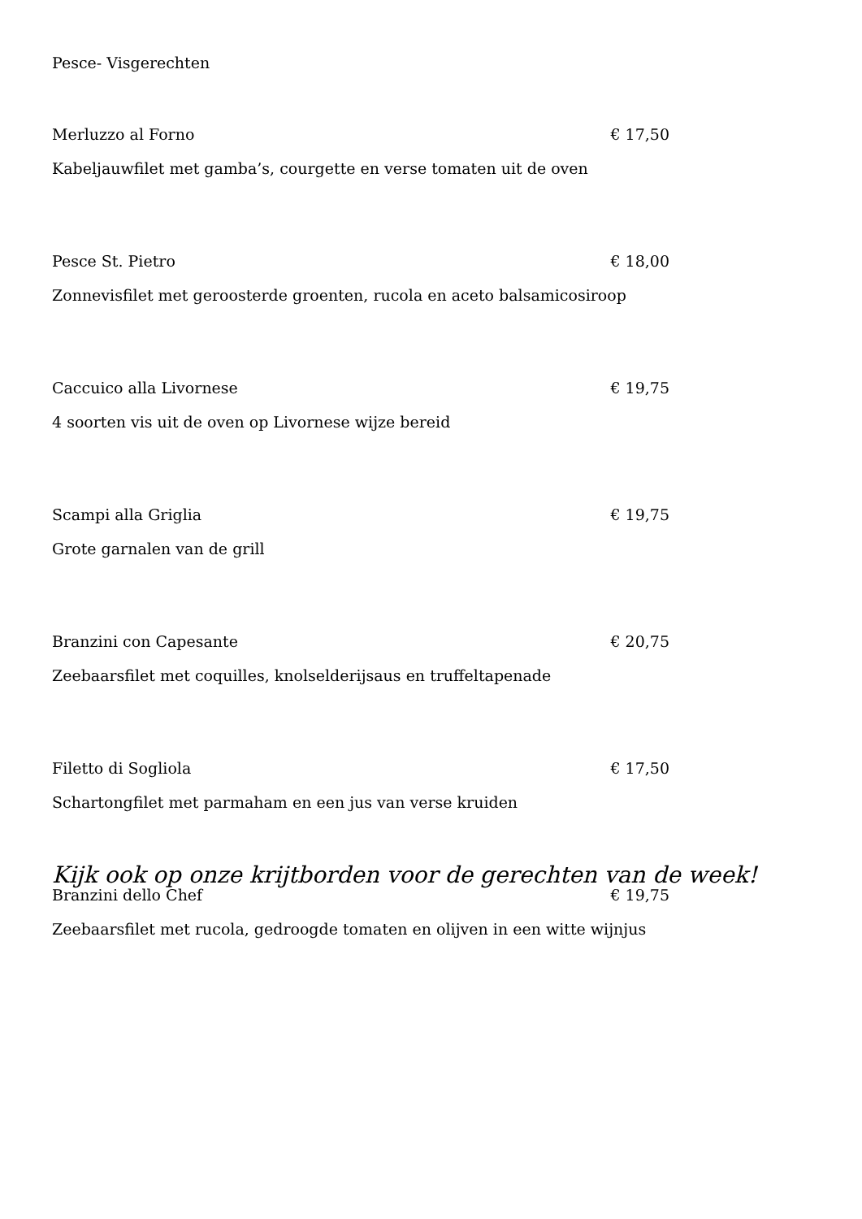Pesce- Visgerechten
Merluzzo al Forno € 17,50
Kabeljauwfilet met gamba’s, courgette en verse tomaten uit de oven
Pesce St. Pietro € 18,00
Zonnevisfilet met geroosterde groenten, rucola en aceto balsamicosiroop
Caccuico alla Livornese € 19,75
4 soorten vis uit de oven op Livornese wijze bereid
Scampi alla Griglia € 19,75
Grote garnalen van de grill
Branzini con Capesante € 20,75
Zeebaarsfilet met coquilles, knolselderijsaus en truffeltapenade
Filetto di Sogliola € 17,50
Schartongfilet met parmaham en een jus van verse kruiden
Branzini dello Chef € 19,75
Zeebaarsfilet met rucola, gedroogde tomaten en olijven in een witte wijnjus
Kijk ook op onze krijtborden voor de gerechten van de week!